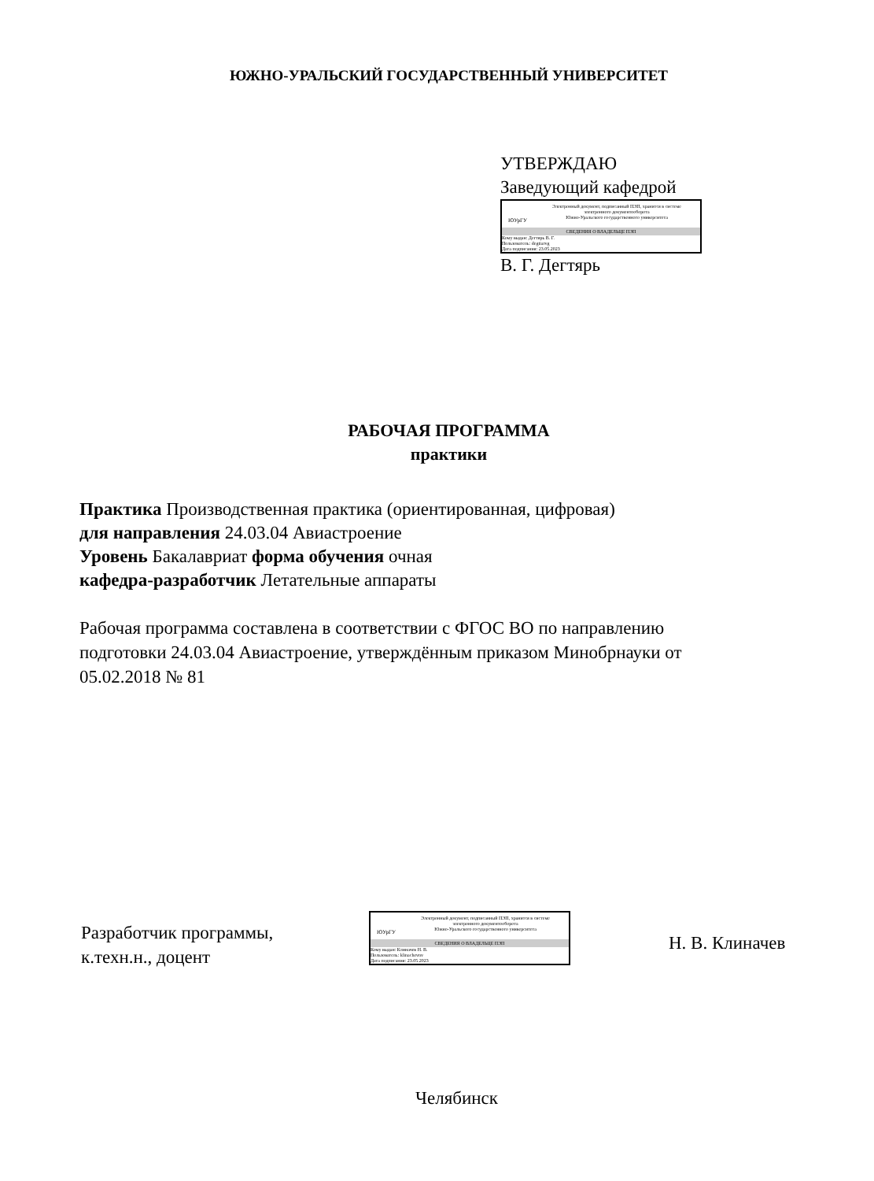ЮЖНО-УРАЛЬСКИЙ ГОСУДАРСТВЕННЫЙ УНИВЕРСИТЕТ
УТВЕРЖДАЮ
Заведующий кафедрой
ЮУрГУ
Электронный документ, подписанный ПЭП, хранится в системе
электронного документооборота
Южно-Уральского государственного университета
СВЕДЕНИЯ О ВЛАДЕЛЬЦЕ ПЭП
Кому выдан: Дегтярь В. Г.
Пользователь: degtiarvg
Дата подписания: 23.05.2023
В. Г. Дегтярь
РАБОЧАЯ ПРОГРАММА
практики
Практика Производственная практика (ориентированная, цифровая)
для направления 24.03.04 Авиастроение
Уровень Бакалавриат форма обучения очная
кафедра-разработчик Летательные аппараты
Рабочая программа составлена в соответствии с ФГОС ВО по направлению подготовки 24.03.04 Авиастроение, утверждённым приказом Минобрнауки от 05.02.2018 № 81
Разработчик программы,
к.техн.н., доцент
ЮУрГУ
Электронный документ, подписанный ПЭП, хранится в системе
электронного документооборота
Южно-Уральского государственного университета
СВЕДЕНИЯ О ВЛАДЕЛЬЦЕ ПЭП
Кому выдан: Клиначев Н. В.
Пользователь: klinachevnv
Дата подписания: 23.05.2023
Н. В. Клиначев
Челябинск